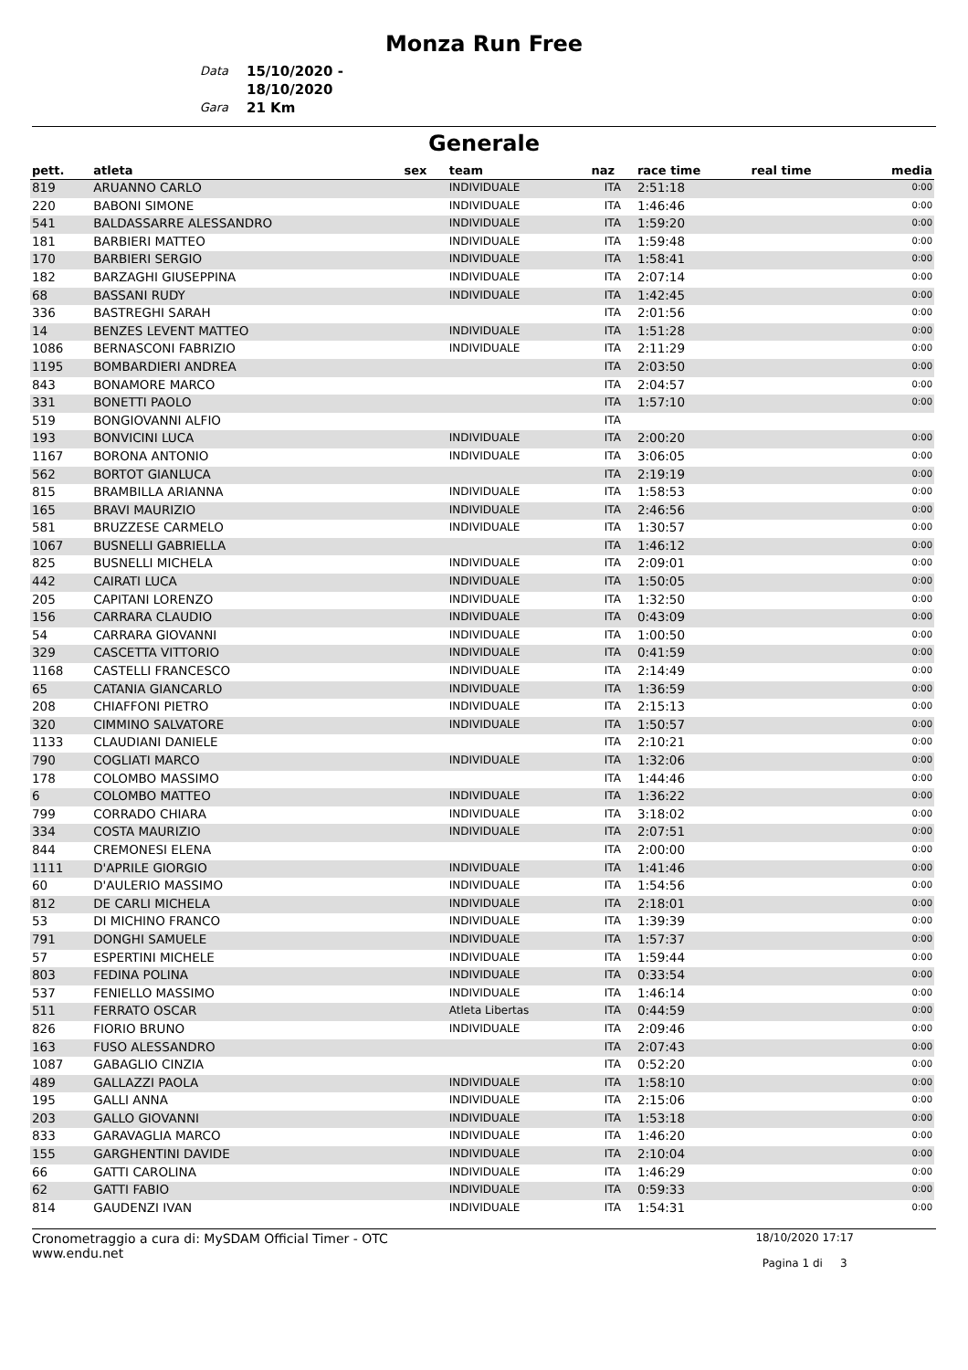Monza Run Free
Data 15/10/2020 - 18/10/2020 Gara 21 Km
Generale
| pett. | atleta | sex | team | naz | race time | real time | media |
| --- | --- | --- | --- | --- | --- | --- | --- |
| 819 | ARUANNO CARLO | | INDIVIDUALE | ITA | 2:51:18 | | 0:00 |
| 220 | BABONI SIMONE | | INDIVIDUALE | ITA | 1:46:46 | | 0:00 |
| 541 | BALDASSARRE ALESSANDRO | | INDIVIDUALE | ITA | 1:59:20 | | 0:00 |
| 181 | BARBIERI MATTEO | | INDIVIDUALE | ITA | 1:59:48 | | 0:00 |
| 170 | BARBIERI SERGIO | | INDIVIDUALE | ITA | 1:58:41 | | 0:00 |
| 182 | BARZAGHI GIUSEPPINA | | INDIVIDUALE | ITA | 2:07:14 | | 0:00 |
| 68 | BASSANI RUDY | | INDIVIDUALE | ITA | 1:42:45 | | 0:00 |
| 336 | BASTREGHI SARAH | | | ITA | 2:01:56 | | 0:00 |
| 14 | BENZES LEVENT MATTEO | | INDIVIDUALE | ITA | 1:51:28 | | 0:00 |
| 1086 | BERNASCONI FABRIZIO | | INDIVIDUALE | ITA | 2:11:29 | | 0:00 |
| 1195 | BOMBARDIERI ANDREA | | | ITA | 2:03:50 | | 0:00 |
| 843 | BONAMORE MARCO | | | ITA | 2:04:57 | | 0:00 |
| 331 | BONETTI PAOLO | | | ITA | 1:57:10 | | 0:00 |
| 519 | BONGIOVANNI ALFIO | | | ITA | | | |
| 193 | BONVICINI LUCA | | INDIVIDUALE | ITA | 2:00:20 | | 0:00 |
| 1167 | BORONA ANTONIO | | INDIVIDUALE | ITA | 3:06:05 | | 0:00 |
| 562 | BORTOT GIANLUCA | | | ITA | 2:19:19 | | 0:00 |
| 815 | BRAMBILLA ARIANNA | | INDIVIDUALE | ITA | 1:58:53 | | 0:00 |
| 165 | BRAVI MAURIZIO | | INDIVIDUALE | ITA | 2:46:56 | | 0:00 |
| 581 | BRUZZESE CARMELO | | INDIVIDUALE | ITA | 1:30:57 | | 0:00 |
| 1067 | BUSNELLI GABRIELLA | | | ITA | 1:46:12 | | 0:00 |
| 825 | BUSNELLI MICHELA | | INDIVIDUALE | ITA | 2:09:01 | | 0:00 |
| 442 | CAIRATI LUCA | | INDIVIDUALE | ITA | 1:50:05 | | 0:00 |
| 205 | CAPITANI LORENZO | | INDIVIDUALE | ITA | 1:32:50 | | 0:00 |
| 156 | CARRARA CLAUDIO | | INDIVIDUALE | ITA | 0:43:09 | | 0:00 |
| 54 | CARRARA GIOVANNI | | INDIVIDUALE | ITA | 1:00:50 | | 0:00 |
| 329 | CASCETTA VITTORIO | | INDIVIDUALE | ITA | 0:41:59 | | 0:00 |
| 1168 | CASTELLI FRANCESCO | | INDIVIDUALE | ITA | 2:14:49 | | 0:00 |
| 65 | CATANIA GIANCARLO | | INDIVIDUALE | ITA | 1:36:59 | | 0:00 |
| 208 | CHIAFFONI PIETRO | | INDIVIDUALE | ITA | 2:15:13 | | 0:00 |
| 320 | CIMMINO SALVATORE | | INDIVIDUALE | ITA | 1:50:57 | | 0:00 |
| 1133 | CLAUDIANI DANIELE | | | ITA | 2:10:21 | | 0:00 |
| 790 | COGLIATI MARCO | | INDIVIDUALE | ITA | 1:32:06 | | 0:00 |
| 178 | COLOMBO MASSIMO | | | ITA | 1:44:46 | | 0:00 |
| 6 | COLOMBO MATTEO | | INDIVIDUALE | ITA | 1:36:22 | | 0:00 |
| 799 | CORRADO CHIARA | | INDIVIDUALE | ITA | 3:18:02 | | 0:00 |
| 334 | COSTA MAURIZIO | | INDIVIDUALE | ITA | 2:07:51 | | 0:00 |
| 844 | CREMONESI ELENA | | | ITA | 2:00:00 | | 0:00 |
| 1111 | D'APRILE GIORGIO | | INDIVIDUALE | ITA | 1:41:46 | | 0:00 |
| 60 | D'AULERIO MASSIMO | | INDIVIDUALE | ITA | 1:54:56 | | 0:00 |
| 812 | DE CARLI MICHELA | | INDIVIDUALE | ITA | 2:18:01 | | 0:00 |
| 53 | DI MICHINO FRANCO | | INDIVIDUALE | ITA | 1:39:39 | | 0:00 |
| 791 | DONGHI SAMUELE | | INDIVIDUALE | ITA | 1:57:37 | | 0:00 |
| 57 | ESPERTINI MICHELE | | INDIVIDUALE | ITA | 1:59:44 | | 0:00 |
| 803 | FEDINA POLINA | | INDIVIDUALE | ITA | 0:33:54 | | 0:00 |
| 537 | FENIELLO MASSIMO | | INDIVIDUALE | ITA | 1:46:14 | | 0:00 |
| 511 | FERRATO OSCAR | | Atleta Libertas | ITA | 0:44:59 | | 0:00 |
| 826 | FIORIO BRUNO | | INDIVIDUALE | ITA | 2:09:46 | | 0:00 |
| 163 | FUSO ALESSANDRO | | | ITA | 2:07:43 | | 0:00 |
| 1087 | GABAGLIO CINZIA | | | ITA | 0:52:20 | | 0:00 |
| 489 | GALLAZZI PAOLA | | INDIVIDUALE | ITA | 1:58:10 | | 0:00 |
| 195 | GALLI ANNA | | INDIVIDUALE | ITA | 2:15:06 | | 0:00 |
| 203 | GALLO GIOVANNI | | INDIVIDUALE | ITA | 1:53:18 | | 0:00 |
| 833 | GARAVAGLIA MARCO | | INDIVIDUALE | ITA | 1:46:20 | | 0:00 |
| 155 | GARGHENTINI DAVIDE | | INDIVIDUALE | ITA | 2:10:04 | | 0:00 |
| 66 | GATTI CAROLINA | | INDIVIDUALE | ITA | 1:46:29 | | 0:00 |
| 62 | GATTI FABIO | | INDIVIDUALE | ITA | 0:59:33 | | 0:00 |
| 814 | GAUDENZI IVAN | | INDIVIDUALE | ITA | 1:54:31 | | 0:00 |
Cronometraggio a cura di: MySDAM Official Timer - OTC
www.endu.net
18/10/2020 17:17
Pagina 1 di 3